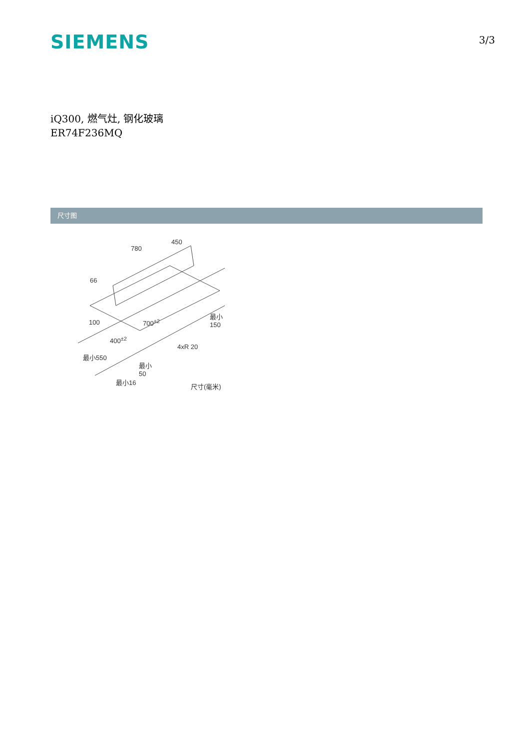SIEMENS
3/3
iQ300, 燃气灶, 钢化玻璃
ER74F236MQ
尺寸图
780
450
66
100 700<sup>±2</sup>
最小
150
400<sup>±2</sup>
4xR 20
最小550
最小
50
最小16
尺寸(毫米)